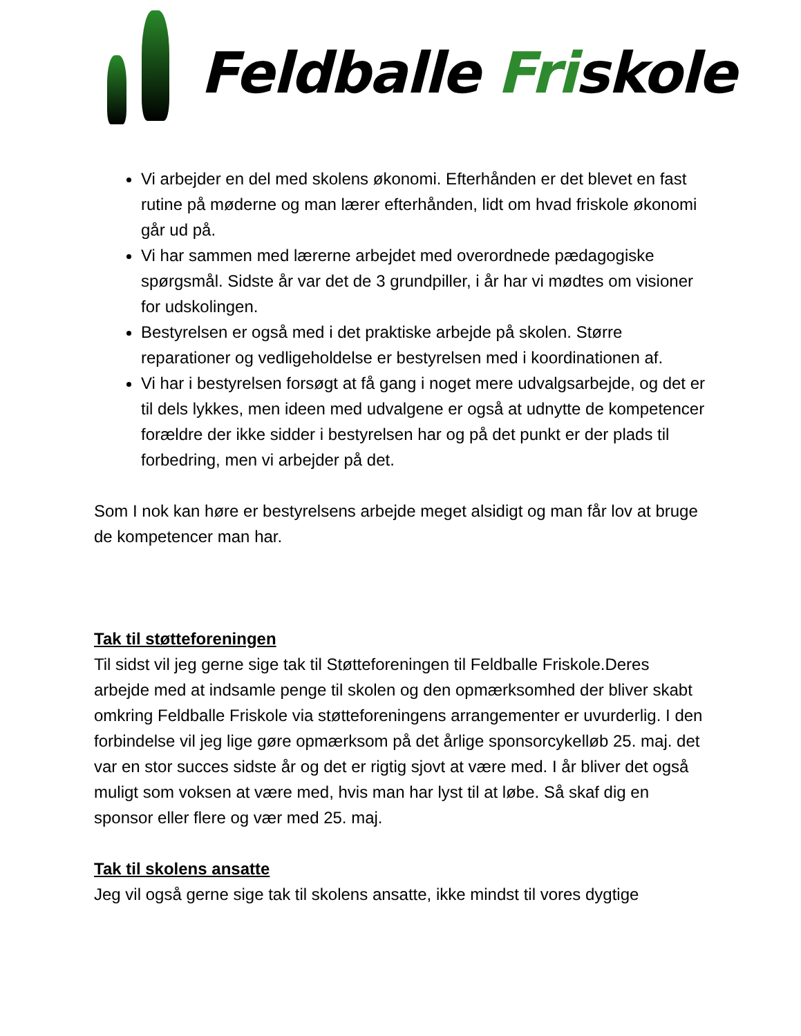Feldballe Friskole
Vi arbejder en del med skolens økonomi. Efterhånden er det blevet en fast rutine på møderne og man lærer efterhånden, lidt om hvad friskole økonomi går ud på.
Vi har sammen med lærerne arbejdet med overordnede pædagogiske spørgsmål. Sidste år var det de 3 grundpiller, i år har vi mødtes om visioner for udskolingen.
Bestyrelsen er også med i det praktiske arbejde på skolen. Større reparationer og vedligeholdelse er bestyrelsen med i koordinationen af.
Vi har i bestyrelsen forsøgt at få gang i noget mere udvalgsarbejde, og det er til dels lykkes, men ideen med udvalgene er også at udnytte de kompetencer forældre der ikke sidder i bestyrelsen har og på det punkt er der plads til forbedring, men vi arbejder på det.
Som I nok kan høre er bestyrelsens arbejde meget alsidigt og man får lov at bruge de kompetencer man har.
Tak til støtteforeningen
Til sidst vil jeg gerne sige tak til Støtteforeningen til Feldballe Friskole.Deres arbejde med at indsamle penge til skolen og den opmærksomhed der bliver skabt omkring Feldballe Friskole via støtteforeningens arrangementer er uvurderlig. I den forbindelse vil jeg lige gøre opmærksom på det årlige sponsorcykelløb 25. maj. det var en stor succes sidste år og det er rigtig sjovt at være med. I år bliver det også muligt som voksen at være med, hvis man har lyst til at løbe. Så skaf dig en sponsor eller flere og vær med 25. maj.
Tak til skolens ansatte
Jeg vil også gerne sige tak til skolens ansatte, ikke mindst til vores dygtige